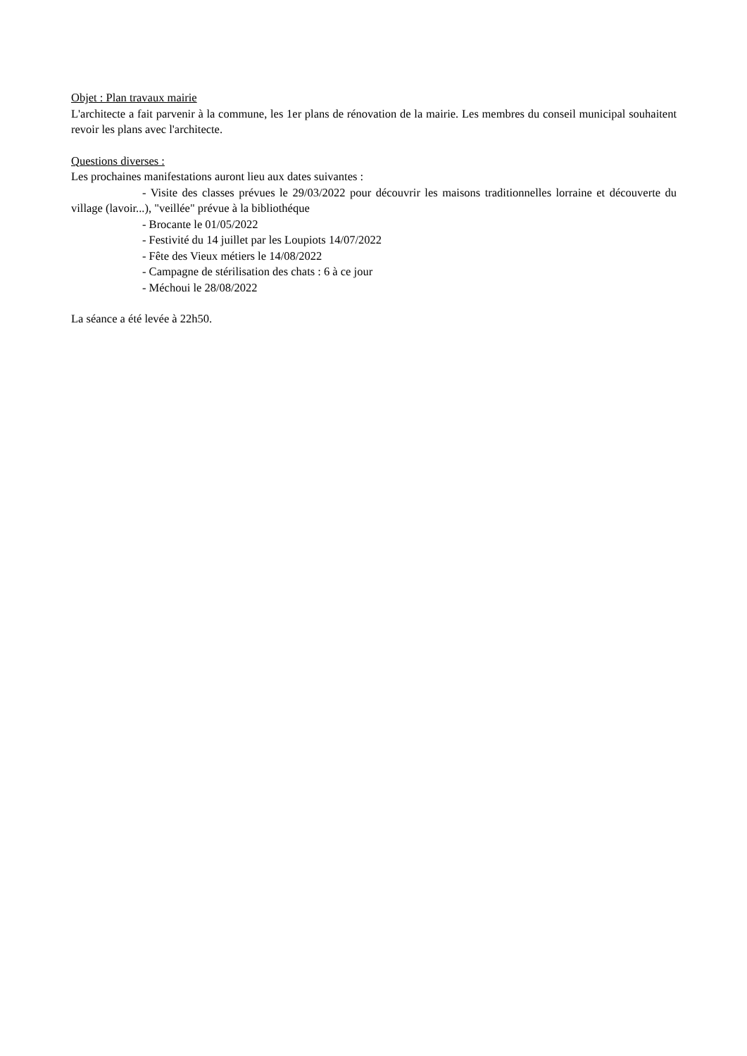Objet : Plan travaux mairie
L'architecte a fait parvenir à la commune, les 1er plans de rénovation de la mairie. Les membres du conseil municipal souhaitent revoir les plans avec l'architecte.
Questions diverses :
Les prochaines manifestations auront lieu aux dates suivantes :
- Visite des classes prévues le 29/03/2022 pour découvrir les maisons traditionnelles lorraine et découverte du village (lavoir...), "veillée" prévue à la bibliothéque
- Brocante le 01/05/2022
- Festivité du 14 juillet par les Loupiots 14/07/2022
- Fête des Vieux métiers le 14/08/2022
- Campagne de stérilisation des chats : 6 à ce jour
- Méchoui le 28/08/2022
La séance a été levée à 22h50.